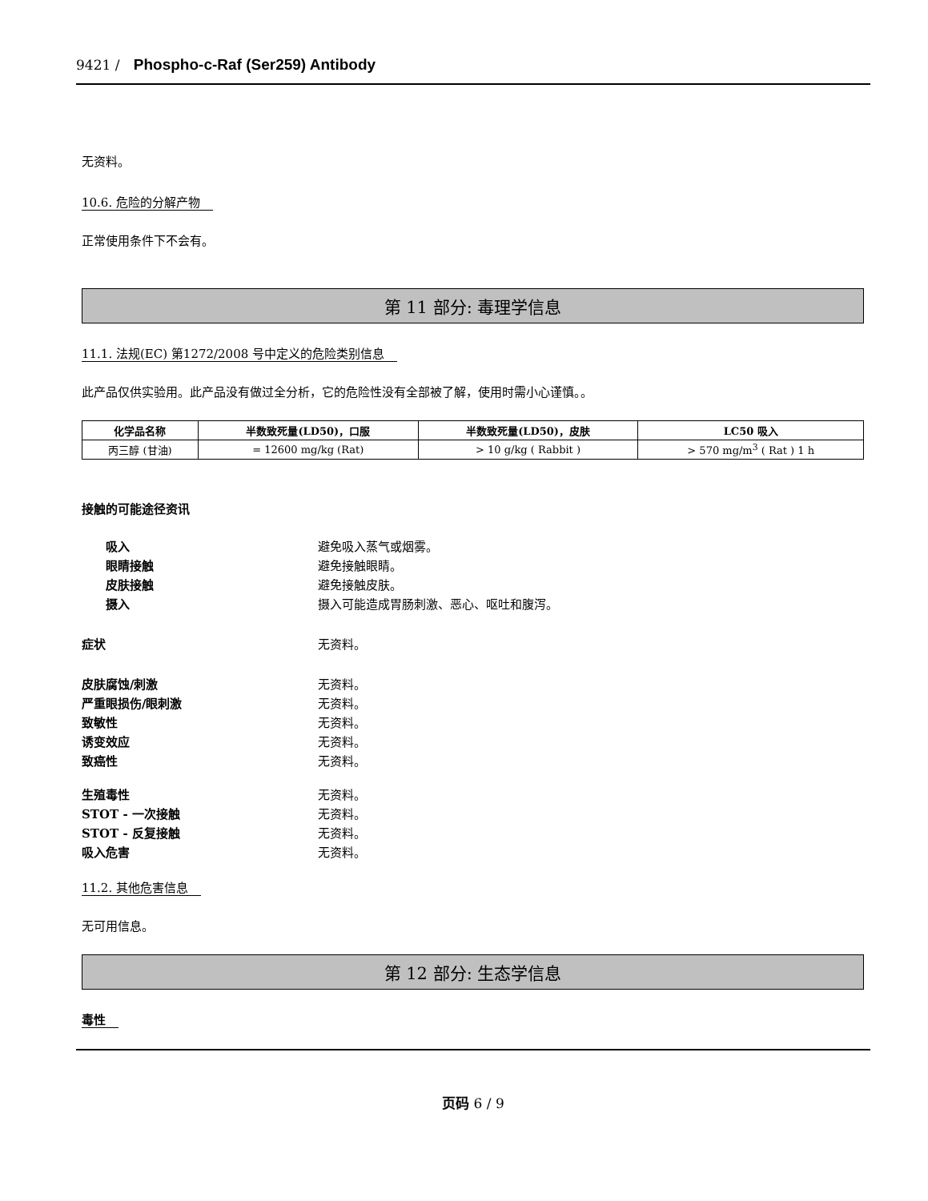9421 / Phospho-c-Raf (Ser259) Antibody
无资料。
10.6. 危险的分解产物
正常使用条件下不会有。
第 11 部分: 毒理学信息
11.1. 法规(EC) 第1272/2008 号中定义的危险类别信息
此产品仅供实验用。此产品没有做过全分析，它的危险性没有全部被了解，使用时需小心谨慎。。
| 化学品名称 | 半数致死量(LD50)，口服 | 半数致死量(LD50)，皮肤 | LC50 吸入 |
| --- | --- | --- | --- |
| 丙三醇 (甘油) | = 12600 mg/kg (Rat) | > 10 g/kg ( Rabbit ) | > 570 mg/m<sup>3</sup> ( Rat ) 1 h |
接触的可能途径资讯
吸入 避免吸入蒸气或烟雾。
眼睛接触 避免接触眼睛。
皮肤接触 避免接触皮肤。
摄入 摄入可能造成胃肠刺激、恶心、呕吐和腹泻。
症状 无资料。
皮肤腐蚀/刺激 无资料。
严重眼损伤/眼刺激 无资料。
致敏性 无资料。
诱变效应 无资料。
致癌性 无资料。
生殖毒性 无资料。
STOT - 一次接触 无资料。
STOT - 反复接触 无资料。
吸入危害 无资料。
11.2. 其他危害信息
无可用信息。
第 12 部分: 生态学信息
毒性
页码 6 / 9